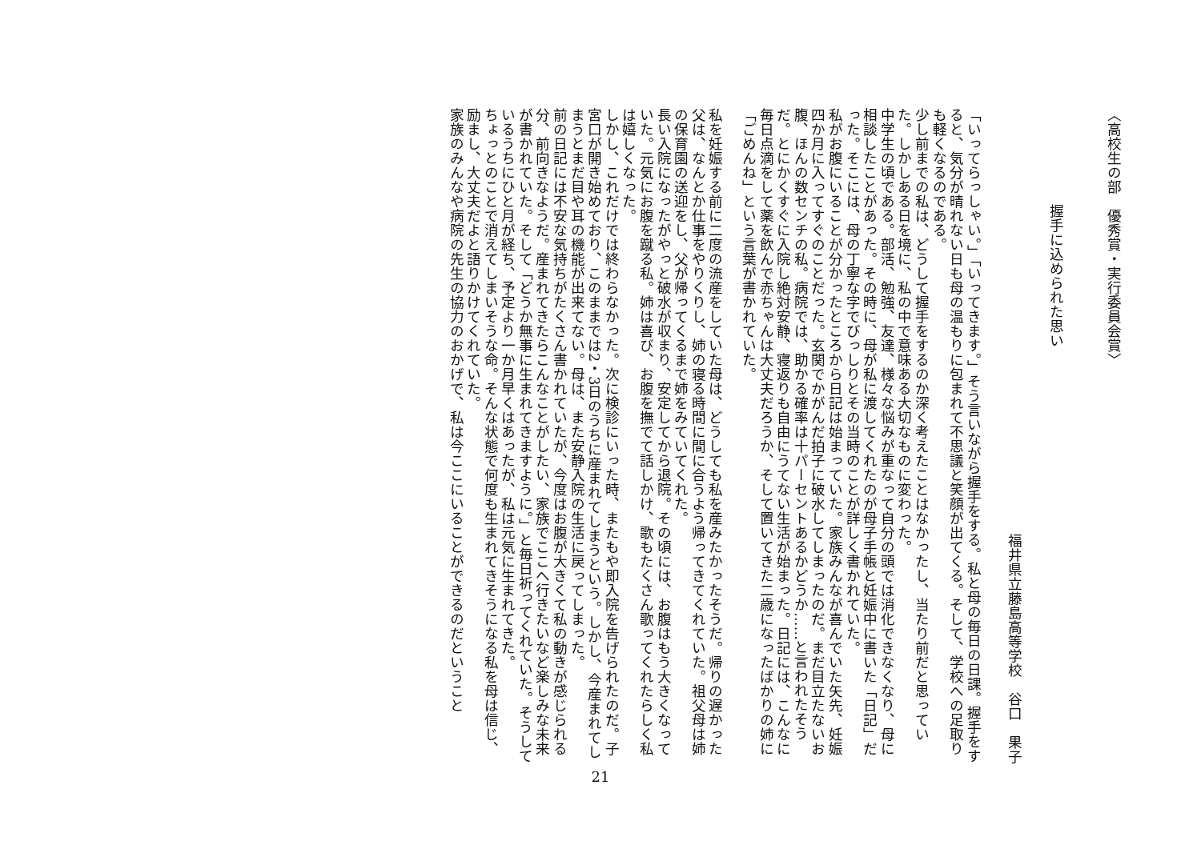〈高校生の部　優秀賞・実行委員会賞〉
握手に込められた思い
福井県立藤島高等学校　谷口　果子
「いってらっしゃい。」「いってきます。」そう言いながら握手をする。私と母の毎日の日課。握手をすると、気分が晴れない日も母の温もりに包まれて不思議と笑顔が出てくる。そして、学校への足取りも軽くなるのである。
少し前までの私は、どうして握手をするのか深く考えたことはなかったし、当たり前だと思っていた。しかしある日を境に、私の中で意味ある大切なものに変わった。
中学生の頃である。部活、勉強、友達、様々な悩みが重なって自分の頭では消化できなくなり、母に相談したことがあった。その時に、母が私に渡してくれたのが母子手帳と妊娠中に書いた「日記」だった。そこには、母の丁寧な字でびっしりとその当時のことが詳しく書かれていた。
私がお腹にいることが分かったところから日記は始まっていた。家族みんなが喜んでいた矢先、妊娠四か月に入ってすぐのことだった。玄関でかがんだ拍子に破水してしまったのだ。まだ目立たないお腹、ほんの数センチの私。病院では、助かる確率は十パーセントあるかどうか……と言われたそうだ。とにかくすぐに入院し絶対安静、寝返りも自由にうてない生活が始まった。日記には、こんなに毎日点滴をして薬を飲んで赤ちゃんは大丈夫だろうか、そして置いてきた二歳になったばかりの姉に「ごめんね」という言葉が書かれていた。
私を妊娠する前に二度の流産をしていた母は、どうしても私を産みたかったそうだ。帰りの遅かった父は、なんとか仕事をやりくりし、姉の寝る時間に間に合うよう帰ってきてくれていた。祖父母は姉の保育園の送迎をし、父が帰ってくるまで姉をみていてくれた。
長い入院になったがやっと破水が収まり、安定してから退院。その頃には、お腹はもう大きくなっていた。元気にお腹を蹴る私。姉は喜び、お腹を撫でて話しかけ、歌もたくさん歌ってくれたらしく私は嬉しくなった。
しかし、これだけでは終わらなかった。次に検診にいった時、またもや即入院を告げられたのだ。子宮口が開き始めており、このままでは2・3日のうちに産まれてしまうという。しかし、今産まれてしまうとまだ目や耳の機能が出来てない。母は、また安静入院の生活に戻ってしまった。
前の日記には不安な気持ちがたくさん書かれていたが、今度はお腹が大きくて私の動きが感じられる分、前向きなようだ。産まれてきたらこんなことがしたい、家族でここへ行きたいなど楽しみな未来が書かれていた。そして「どうか無事に生まれてきますように。」と毎日祈ってくれていた。そうしているうちにひと月が経ち、予定より一か月早くはあったが、私は元気に生まれてきた。
ちょっとのことで消えてしまいそうな命。そんな状態で何度も生まれてきそうになる私を母は信じ、励まし、大丈夫だよと語りかけてくれていた。
家族のみんなや病院の先生の協力のおかげで、私は今ここにいることができるのだということ
21